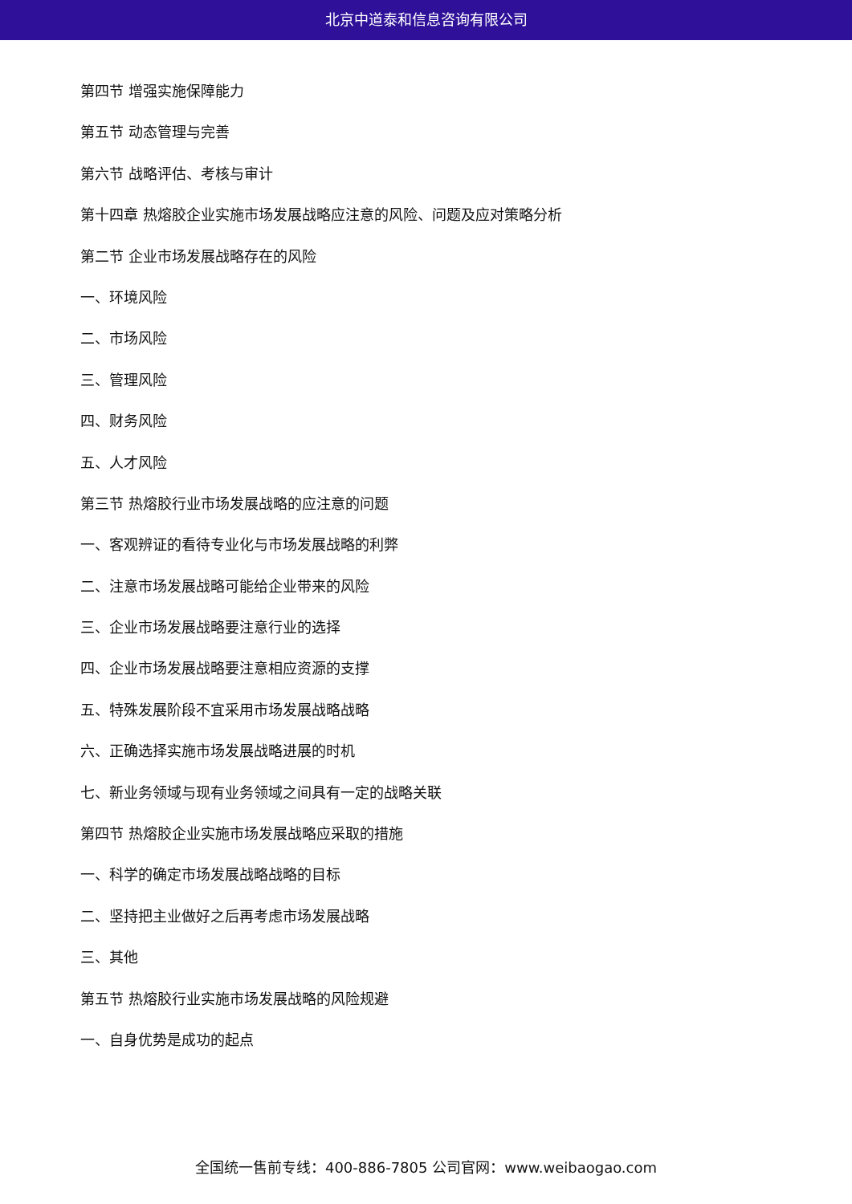北京中道泰和信息咨询有限公司
第四节 增强实施保障能力
第五节 动态管理与完善
第六节 战略评估、考核与审计
第十四章 热熔胶企业实施市场发展战略应注意的风险、问题及应对策略分析
第二节 企业市场发展战略存在的风险
一、环境风险
二、市场风险
三、管理风险
四、财务风险
五、人才风险
第三节 热熔胶行业市场发展战略的应注意的问题
一、客观辨证的看待专业化与市场发展战略的利弊
二、注意市场发展战略可能给企业带来的风险
三、企业市场发展战略要注意行业的选择
四、企业市场发展战略要注意相应资源的支撑
五、特殊发展阶段不宜采用市场发展战略战略
六、正确选择实施市场发展战略进展的时机
七、新业务领域与现有业务领域之间具有一定的战略关联
第四节 热熔胶企业实施市场发展战略应采取的措施
一、科学的确定市场发展战略战略的目标
二、坚持把主业做好之后再考虑市场发展战略
三、其他
第五节 热熔胶行业实施市场发展战略的风险规避
一、自身优势是成功的起点
全国统一售前专线：400-886-7805 公司官网：www.weibaogao.com